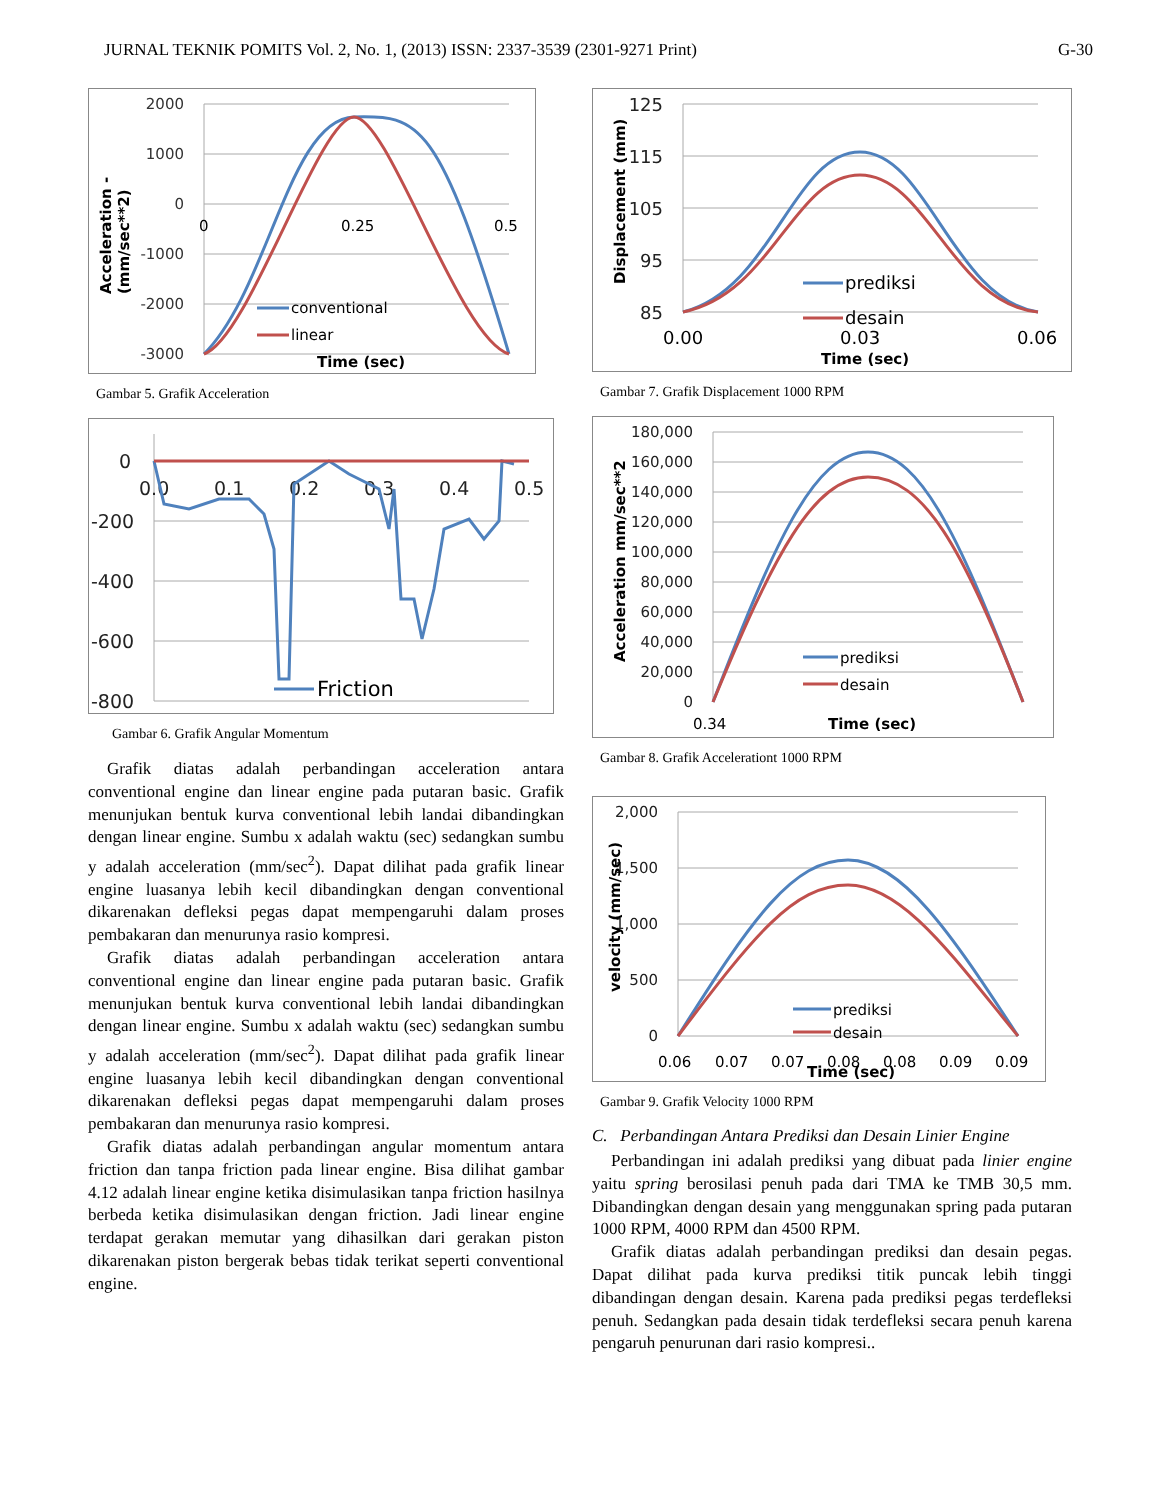JURNAL TEKNIK POMITS Vol. 2, No. 1, (2013) ISSN: 2337-3539 (2301-9271 Print) G-30
2000
1000
0
-1000
-2000
-3000
0
0.25
0.5
conventional
linear
Time (sec)
Acceleration -
(mm/sec**2)
Gambar 5. Grafik Acceleration
0
-200
-400
-600
-800
0.0
0.1
0.2
0.3
0.4
0.5
Friction
Gambar 6. Grafik Angular Momentum
Grafik diatas adalah perbandingan acceleration antara conventional engine dan linear engine pada putaran basic. Grafik menunjukan bentuk kurva conventional lebih landai dibandingkan dengan linear engine. Sumbu x adalah waktu (sec) sedangkan sumbu y adalah acceleration (mm/sec<sup>2</sup>). Dapat dilihat pada grafik linear engine luasanya lebih kecil dibandingkan dengan conventional dikarenakan defleksi pegas dapat mempengaruhi dalam proses pembakaran dan menurunya rasio kompresi.
Grafik diatas adalah perbandingan acceleration antara conventional engine dan linear engine pada putaran basic. Grafik menunjukan bentuk kurva conventional lebih landai dibandingkan dengan linear engine. Sumbu x adalah waktu (sec) sedangkan sumbu y adalah acceleration (mm/sec<sup>2</sup>). Dapat dilihat pada grafik linear engine luasanya lebih kecil dibandingkan dengan conventional dikarenakan defleksi pegas dapat mempengaruhi dalam proses pembakaran dan menurunya rasio kompresi.
Grafik diatas adalah perbandingan angular momentum antara friction dan tanpa friction pada linear engine. Bisa dilihat gambar 4.12 adalah linear engine ketika disimulasikan tanpa friction hasilnya berbeda ketika disimulasikan dengan friction. Jadi linear engine terdapat gerakan memutar yang dihasilkan dari gerakan piston dikarenakan piston bergerak bebas tidak terikat seperti conventional engine.
125
115
105
95
85
0.00
0.03
0.06
prediksi
desain
Time (sec)
Displacement (mm)
Gambar 7. Grafik Displacement 1000 RPM
180,000
160,000
140,000
120,000
100,000
80,000
60,000
40,000
20,000
0
0.34
Time (sec)
prediksi
desain
Acceleration mm/sec**2
Gambar 8. Grafik Accelerationt 1000 RPM
2,000
1,500
1,000
500
0
0.06
0.07
0.07
0.08
0.08
0.09
0.09
Time (sec)
prediksi
desain
velocity (mm/sec)
Gambar 9. Grafik Velocity 1000 RPM
C. Perbandingan Antara Prediksi dan Desain Linier Engine
Perbandingan ini adalah prediksi yang dibuat pada linier engine yaitu spring berosilasi penuh pada dari TMA ke TMB 30,5 mm. Dibandingkan dengan desain yang menggunakan spring pada putaran 1000 RPM, 4000 RPM dan 4500 RPM.
Grafik diatas adalah perbandingan prediksi dan desain pegas. Dapat dilihat pada kurva prediksi titik puncak lebih tinggi dibandingan dengan desain. Karena pada prediksi pegas terdefleksi penuh. Sedangkan pada desain tidak terdefleksi secara penuh karena pengaruh penurunan dari rasio kompresi..